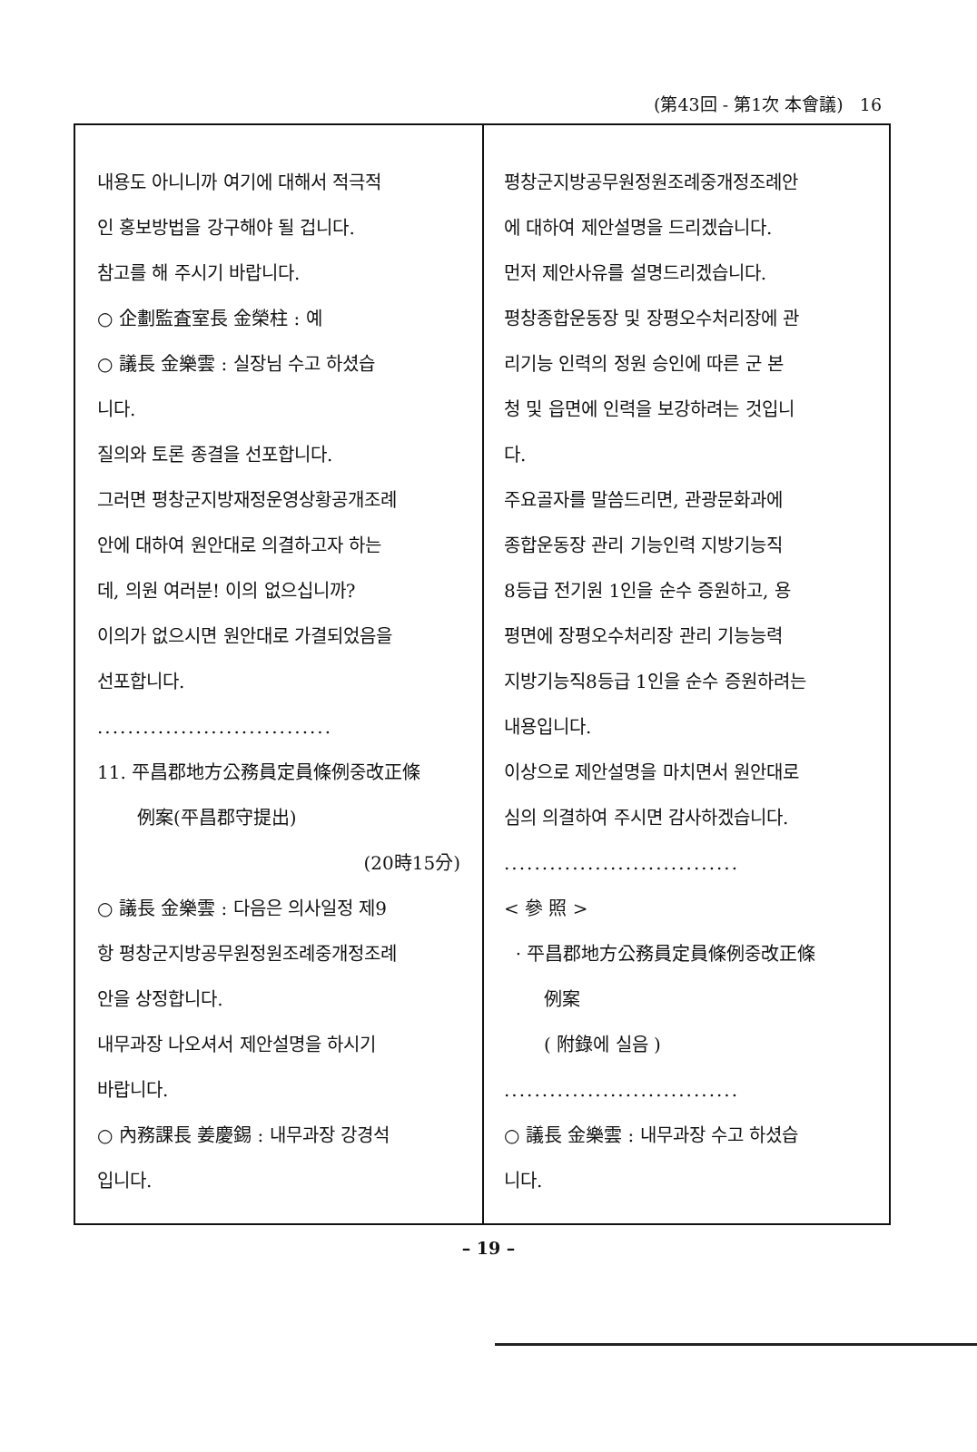(第43回 - 第1次 本會議) 16
내용도 아니니까 여기에 대해서 적극적
인 홍보방법을 강구해야 될 겁니다.
참고를 해 주시기 바랍니다.
○ 企劃監査室長 金榮柱 : 예
○ 議長 金樂雲 : 실장님 수고 하셨습
니다.
질의와 토론 종결을 선포합니다.
그러면 평창군지방재정운영상황공개조례
안에 대하여 원안대로 의결하고자 하는
데, 의원 여러분! 이의 없으십니까?
이의가 없으시면 원안대로 가결되었음을
선포합니다.
...............................
11. 平昌郡地方公務員定員條例중改正條
例案(平昌郡守提出)
(20時15分)
○ 議長 金樂雲 : 다음은 의사일정 제9
항 평창군지방공무원정원조례중개정조례
안을 상정합니다.
내무과장 나오셔서 제안설명을 하시기
바랍니다.
○ 內務課長 姜慶錫 : 내무과장 강경석
입니다.
평창군지방공무원정원조례중개정조례안
에 대하여 제안설명을 드리겠습니다.
먼저 제안사유를 설명드리겠습니다.
평창종합운동장 및 장평오수처리장에 관
리기능 인력의 정원 승인에 따른 군 본
청 및 읍면에 인력을 보강하려는 것입니
다.
주요골자를 말씀드리면, 관광문화과에
종합운동장 관리 기능인력 지방기능직
8등급 전기원 1인을 순수 증원하고, 용
평면에 장평오수처리장 관리 기능능력
지방기능직8등급 1인을 순수 증원하려는
내용입니다.
이상으로 제안설명을 마치면서 원안대로
심의 의결하여 주시면 감사하겠습니다.
...............................
< 參 照 >
· 平昌郡地方公務員定員條例중改正條
例案
( 附錄에 실음 )
...............................
○ 議長 金樂雲 : 내무과장 수고 하셨습
니다.
– 19 –